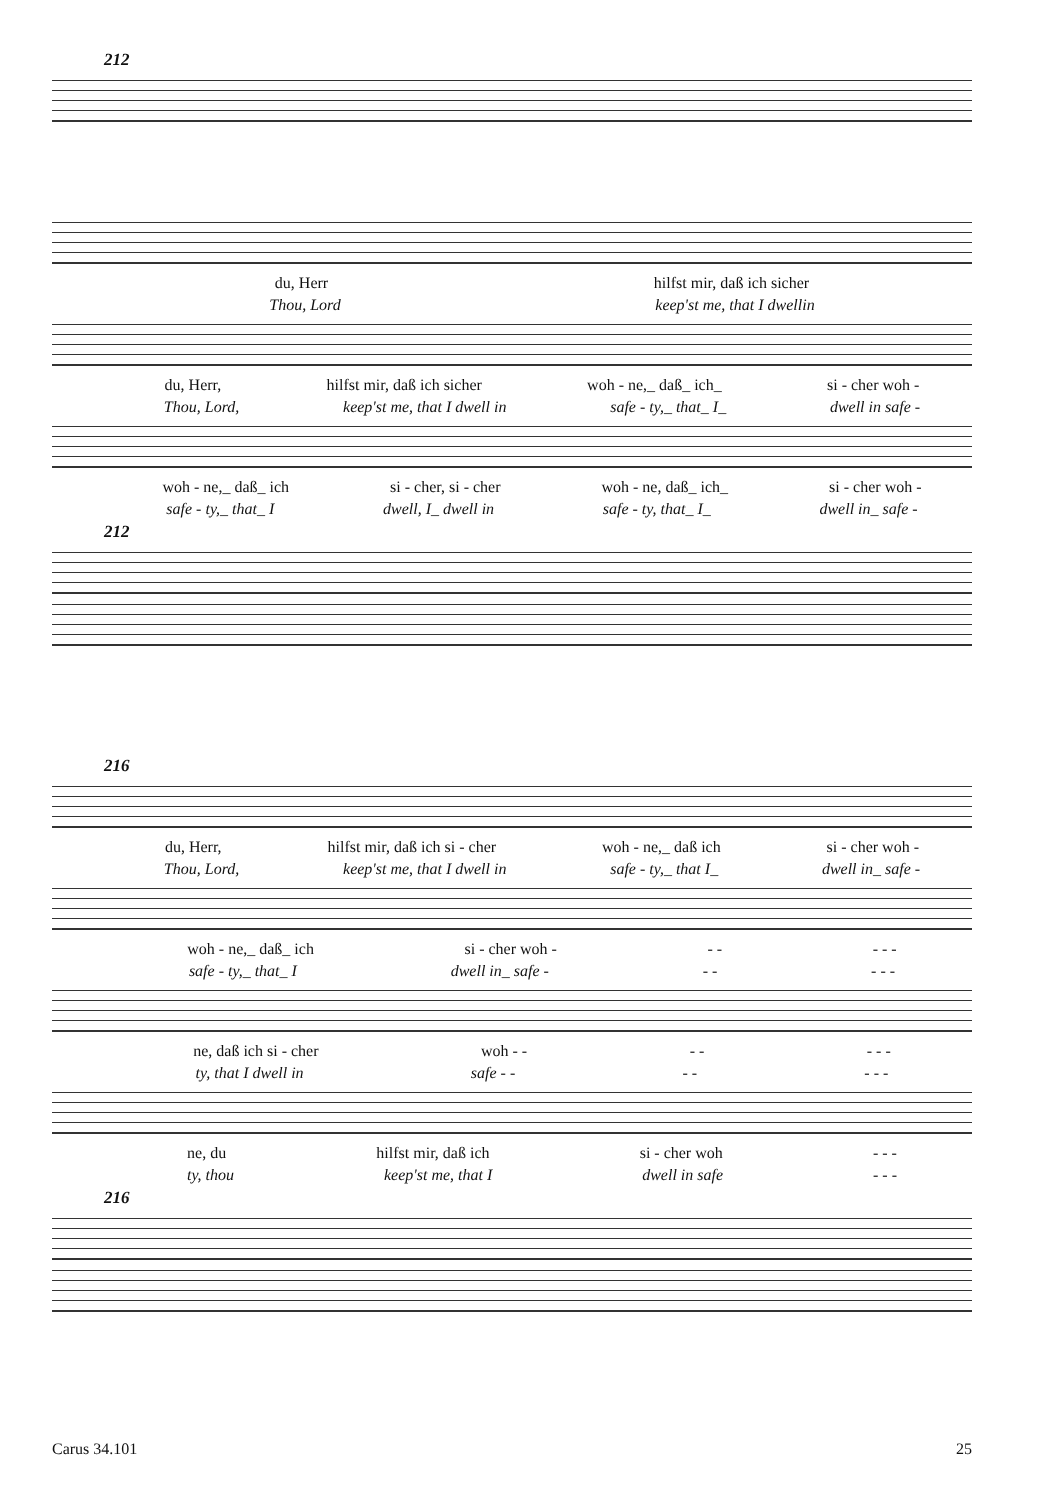212
du, Herr hilfst mir, daß ich sicher
Thou, Lord keep'st me, that I dwellin
du, Herr, hilfst mir, daß ich sicher woh - ne,_ daß_ ich_ si - cher woh -
Thou, Lord, keep'st me, that I dwell in safe - ty,_ that_ I_ dwell in safe -
woh - ne,_ daß_ ich si - cher, si - cher woh - ne, daß_ ich_ si - cher woh -
safe - ty,_ that_ I dwell, I_ dwell in safe - ty, that_ I_ dwell in_ safe -
212
216
du, Herr, hilfst mir, daß ich si - cher woh - ne,_ daß ich si - cher woh -
Thou, Lord, keep'st me, that I dwell in safe - ty,_ that I_ dwell in_ safe -
woh - ne,_ daß_ ich si - cher woh - - - - - -
safe - ty,_ that_ I dwell in_ safe - - - - - -
ne, daß ich si - cher woh - - - - - - -
ty, that I dwell in safe - - - - - - -
ne, du hilfst mir, daß ich si - cher woh - - -
ty, thou keep'st me, that I dwell in safe - - -
216
Carus 34.101 25